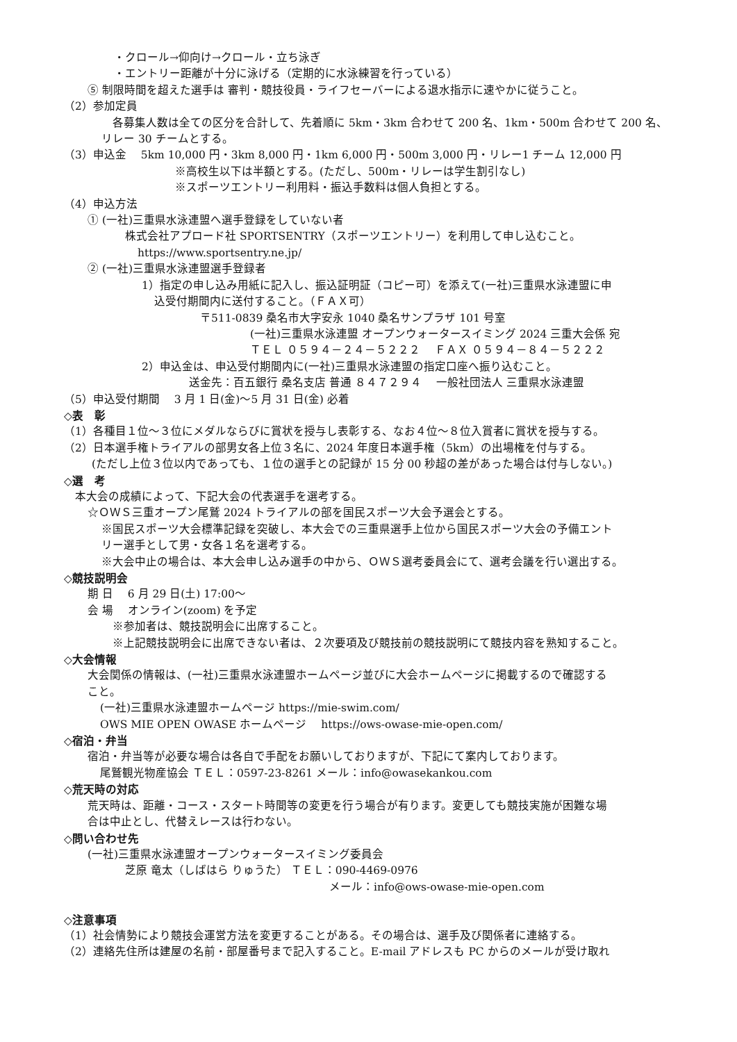・クロール→仰向け→クロール・立ち泳ぎ
・エントリー距離が十分に泳げる（定期的に水泳練習を行っている）
⑤ 制限時間を超えた選手は 審判・競技役員・ライフセーバーによる退水指示に速やかに従うこと。
（2）参加定員
各募集人数は全ての区分を合計して、先着順に 5km・3km 合わせて 200 名、1km・500m 合わせて 200 名、
リレー 30 チームとする。
（3）申込金　 5km 10,000 円・3km 8,000 円・1km 6,000 円・500m 3,000 円・リレー1 チーム 12,000 円
※高校生以下は半額とする。(ただし、500m・リレーは学生割引なし)
※スポーツエントリー利用料・振込手数料は個人負担とする。
（4）申込方法
① (一社)三重県水泳連盟へ選手登録をしていない者
株式会社アプロード社 SPORTSENTRY（スポーツエントリー）を利用して申し込むこと。
https://www.sportsentry.ne.jp/
② (一社)三重県水泳連盟選手登録者
1）指定の申し込み用紙に記入し、振込証明証（コピー可）を添えて(一社)三重県水泳連盟に申
込受付期間内に送付すること。（ＦＡＸ可）
〒511-0839 桑名市大字安永 1040 桑名サンプラザ 101 号室
(一社)三重県水泳連盟 オープンウォータースイミング 2024 三重大会係 宛
ＴＥＬ ０５９４－２４－５２２２　 ＦＡＸ ０５９４－８４－５２２２
2）申込金は、申込受付期間内に(一社)三重県水泳連盟の指定口座へ振り込むこと。
送金先：百五銀行 桑名支店 普通 ８４７２９４　 一般社団法人 三重県水泳連盟
（5）申込受付期間　 3 月 1 日(金)～5 月 31 日(金) 必着
◇表　彰
（1）各種目１位～３位にメダルならびに賞状を授与し表彰する、なお４位～８位入賞者に賞状を授与する。
（2）日本選手権トライアルの部男女各上位３名に、2024 年度日本選手権（5km）の出場権を付与する。
(ただし上位３位以内であっても、１位の選手との記録が 15 分 00 秒超の差があった場合は付与しない。)
◇選　考
本大会の成績によって、下記大会の代表選手を選考する。
☆ＯＷＳ三重オープン尾鷲 2024 トライアルの部を国民スポーツ大会予選会とする。
※国民スポーツ大会標準記録を突破し、本大会での三重県選手上位から国民スポーツ大会の予備エント
リー選手として男・女各１名を選考する。
※大会中止の場合は、本大会申し込み選手の中から、ＯＷＳ選考委員会にて、選考会議を行い選出する。
◇競技説明会
期 日　 6 月 29 日(土) 17:00～
会 場　 オンライン(zoom) を予定
※参加者は、競技説明会に出席すること。
※上記競技説明会に出席できない者は、２次要項及び競技前の競技説明にて競技内容を熟知すること。
◇大会情報
大会関係の情報は、(一社)三重県水泳連盟ホームページ並びに大会ホームページに掲載するので確認する
こと。
(一社)三重県水泳連盟ホームページ https://mie-swim.com/
OWS MIE OPEN OWASE ホームページ　 https://ows-owase-mie-open.com/
◇宿泊・弁当
宿泊・弁当等が必要な場合は各自で手配をお願いしておりますが、下記にて案内しております。
尾鷲観光物産協会 ＴＥＬ：0597-23-8261 メール：info@owasekankou.com
◇荒天時の対応
荒天時は、距離・コース・スタート時間等の変更を行う場合が有ります。変更しても競技実施が困難な場
合は中止とし、代替えレースは行わない。
◇問い合わせ先
(一社)三重県水泳連盟オープンウォータースイミング委員会
芝原 竜太（しばはら りゅうた） ＴＥＬ：090-4469-0976
メール：info@ows-owase-mie-open.com
◇注意事項
（1）社会情勢により競技会運営方法を変更することがある。その場合は、選手及び関係者に連絡する。
（2）連絡先住所は建屋の名前・部屋番号まで記入すること。E-mail アドレスも PC からのメールが受け取れ